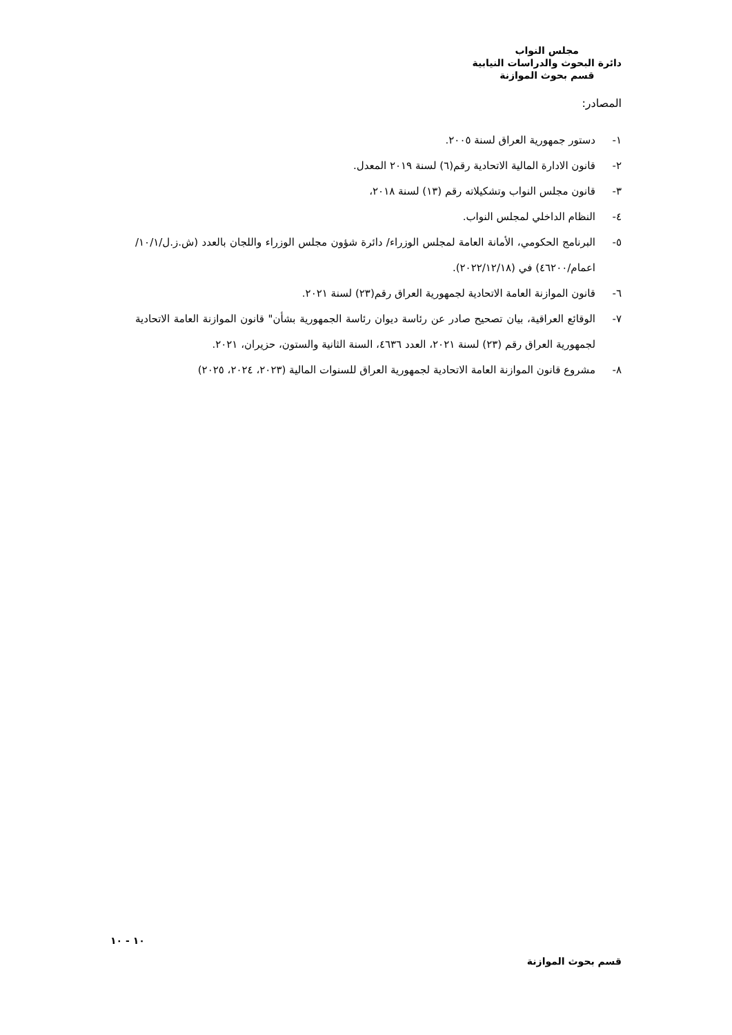مجلس النواب
دائرة البحوث والدراسات النيابية
قسم بحوث الموازنة
المصادر:
١- دستور جمهورية العراق لسنة ٢٠٠٥.
٢- قانون الادارة المالية الاتحادية رقم(٦) لسنة ٢٠١٩ المعدل.
٣- قانون مجلس النواب وتشكيلاته رقم (١٣) لسنة ٢٠١٨،
٤- النظام الداخلي لمجلس النواب.
٥- البرنامج الحكومي، الأمانة العامة لمجلس الوزراء/ دائرة شؤون مجلس الوزراء واللجان بالعدد (ش.ز.ل/١٠/١/ اعمام/٤٦٢٠٠) في (٢٠٢٢/١٢/١٨).
٦- قانون الموازنة العامة الاتحادية لجمهورية العراق رقم(٢٣) لسنة ٢٠٢١.
٧- الوقائع العراقية، بيان تصحيح صادر عن رئاسة ديوان رئاسة الجمهورية بشأن" قانون الموازنة العامة الاتحادية لجمهورية العراق رقم (٢٣) لسنة ٢٠٢١، العدد ٤٦٣٦، السنة الثانية والستون، حزيران، ٢٠٢١.
٨- مشروع قانون الموازنة العامة الاتحادية لجمهورية العراق للسنوات المالية (٢٠٢٣، ٢٠٢٤، ٢٠٢٥)
١٠ - ١٠
قسم بحوث الموازنة